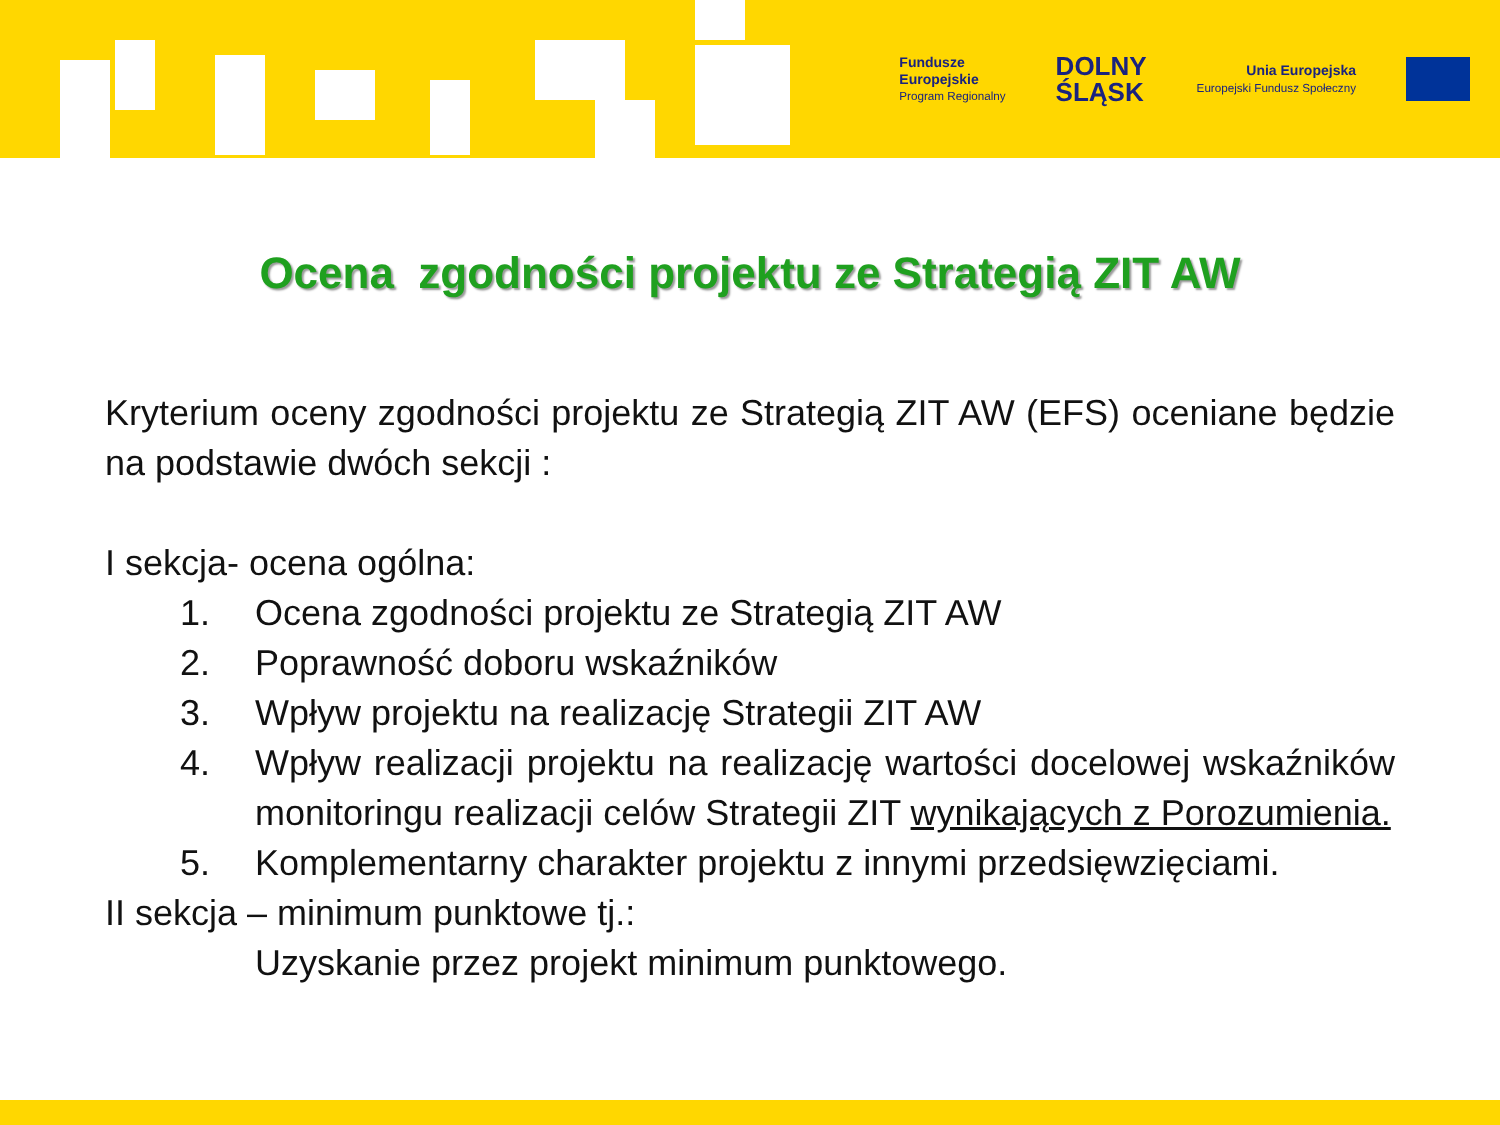Fundusze
Europejskie
Program Regionalny
DOLNY
ŚLĄSK
Unia Europejska
Europejski Fundusz Społeczny
Ocena zgodności projektu ze Strategią ZIT AW
Kryterium oceny zgodności projektu ze Strategią ZIT AW (EFS) oceniane będzie na podstawie dwóch sekcji :
I sekcja- ocena ogólna:
1. Ocena zgodności projektu ze Strategią ZIT AW
2. Poprawność doboru wskaźników
3. Wpływ projektu na realizację Strategii ZIT AW
4. Wpływ realizacji projektu na realizację wartości docelowej wskaźników monitoringu realizacji celów Strategii ZIT wynikających z Porozumienia.
5. Komplementarny charakter projektu z innymi przedsięwzięciami.
II sekcja – minimum punktowe tj.:
Uzyskanie przez projekt minimum punktowego.